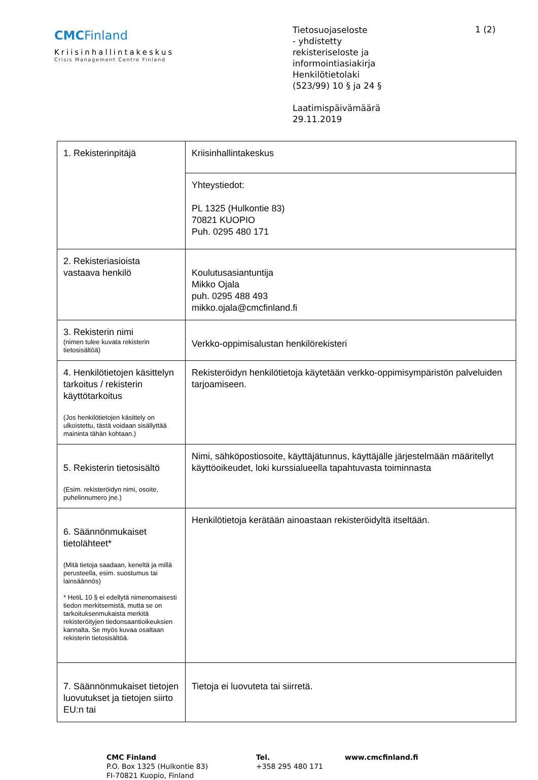CMCFinland
Kriisinhallintakeskus
Crisis Management Centre Finland
Tietosuojaseloste
- yhdistetty
rekisteriseloste ja
informointiasiakirja
Henkilötietolaki
(523/99) 10 § ja 24 §
Laatimispäivämäärä
29.11.2019
1 (2)
| 1. Rekisterinpitäjä | Kriisinhallintakeskus |
| | Yhteystiedot: PL 1325 (Hulkontie 83) 70821 KUOPIO Puh. 0295 480 171 |
| 2. Rekisteriasioista vastaava henkilö | Koulutusasiantuntija Mikko Ojala puh. 0295 488 493 mikko.ojala@cmcfinland.fi |
| 3. Rekisterin nimi (nimen tulee kuvata rekisterin tietosisältöä) | Verkko-oppimisalustan henkilörekisteri |
| 4. Henkilötietojen käsittelyn tarkoitus / rekisterin käyttötarkoitus (Jos henkilötietojen käsittely on ulkoistettu, tästä voidaan sisällyttää maininta tähän kohtaan.) | Rekisteröidyn henkilötietoja käytetään verkko-oppimisympäristön palveluiden tarjoamiseen. |
| 5. Rekisterin tietosisältö (Esim. rekisteröidyn nimi, osoite, puhelinnumero jne.) | Nimi, sähköpostiosoite, käyttäjätunnus, käyttäjälle järjestelmään määritellyt käyttöoikeudet, loki kurssialueella tapahtuvasta toiminnasta |
| 6. Säännönmukaiset tietolähteet* (Mitä tietoja saadaan, keneltä ja millä perusteella, esim. suostumus tai lainsäännös) * HetiL 10 § ei edellytä nimenomaisesti tiedon merkitsemistä, mutta se on tarkoituksenmukaista merkitä rekisteröityjen tiedonsaantioikeuksien kannalta. Se myös kuvaa osaltaan rekisterin tietosisältöä. | Henkilötietoja kerätään ainoastaan rekisteröidyltä itseltään. |
| 7. Säännönmukaiset tietojen luovutukset ja tietojen siirto EU:n tai | Tietoja ei luovuteta tai siirretä. |
CMC Finland
P.O. Box 1325 (Hulkontie 83)
FI-70821 Kuopio, Finland
Tel.
+358 295 480 171
www.cmcfinland.fi